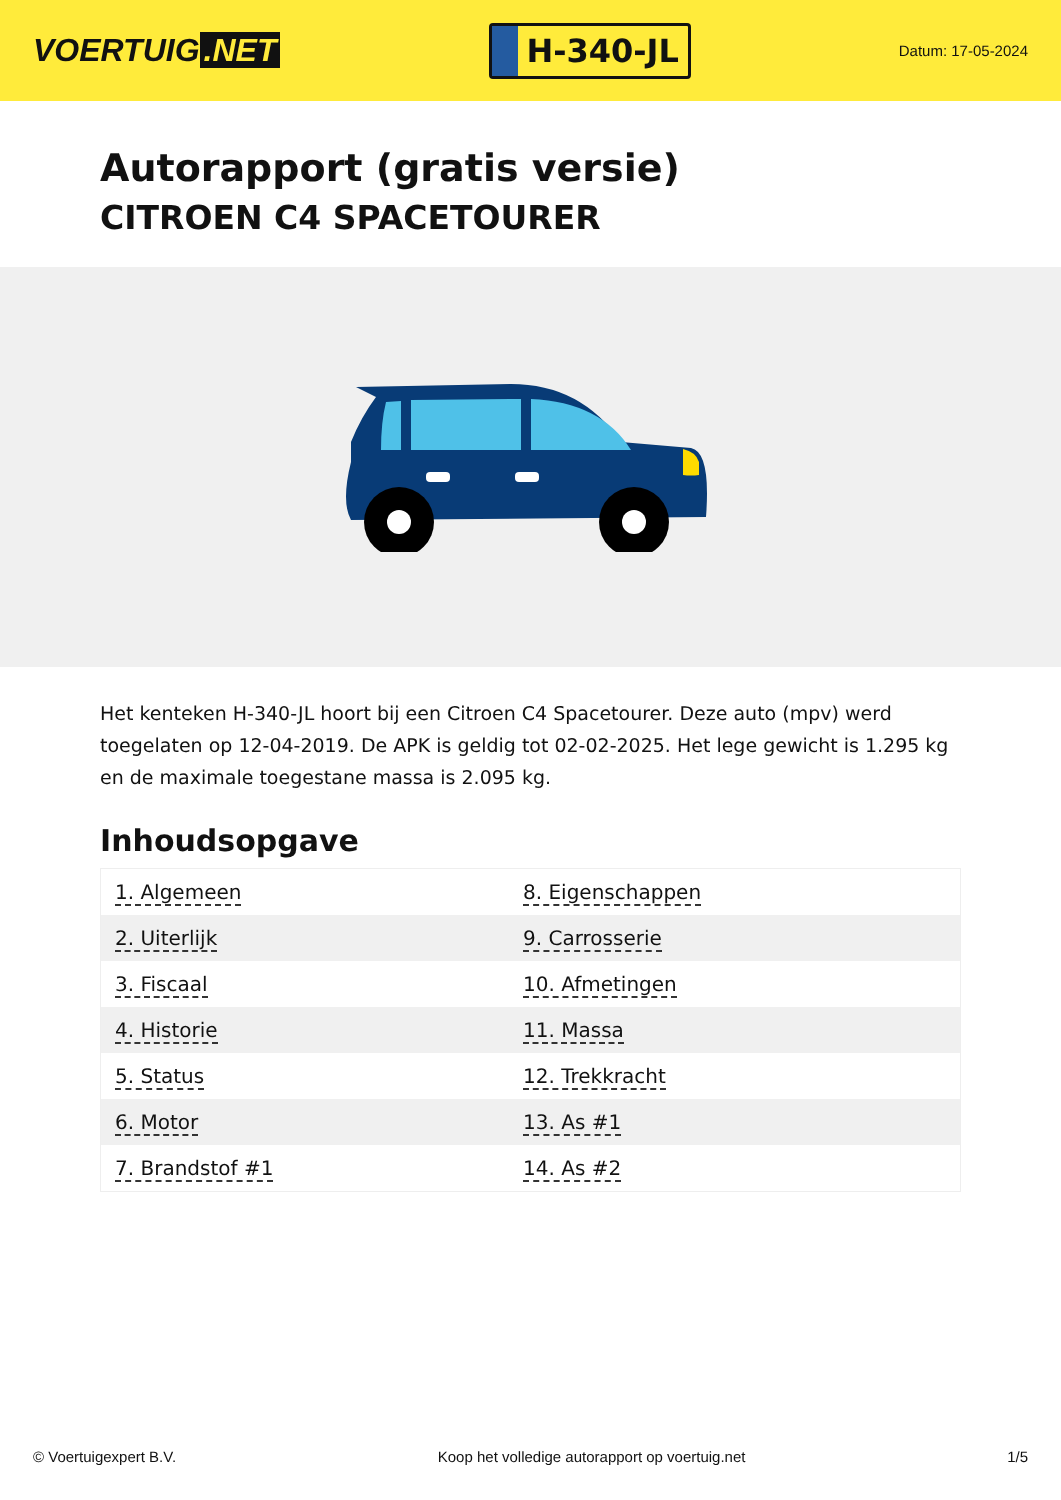VOERTUIG.NET
H-340-JL
Datum: 17-05-2024
Autorapport (gratis versie)
CITROEN C4 SPACETOURER
Het kenteken H-340-JL hoort bij een Citroen C4 Spacetourer. Deze auto (mpv) werd toegelaten op 12-04-2019. De APK is geldig tot 02-02-2025. Het lege gewicht is 1.295 kg en de maximale toegestane massa is 2.095 kg.
Inhoudsopgave
| 1. Algemeen | 8. Eigenschappen |
| 2. Uiterlijk | 9. Carrosserie |
| 3. Fiscaal | 10. Afmetingen |
| 4. Historie | 11. Massa |
| 5. Status | 12. Trekkracht |
| 6. Motor | 13. As #1 |
| 7. Brandstof #1 | 14. As #2 |
© Voertuigexpert B.V. Koop het volledige autorapport op voertuig.net 1/5